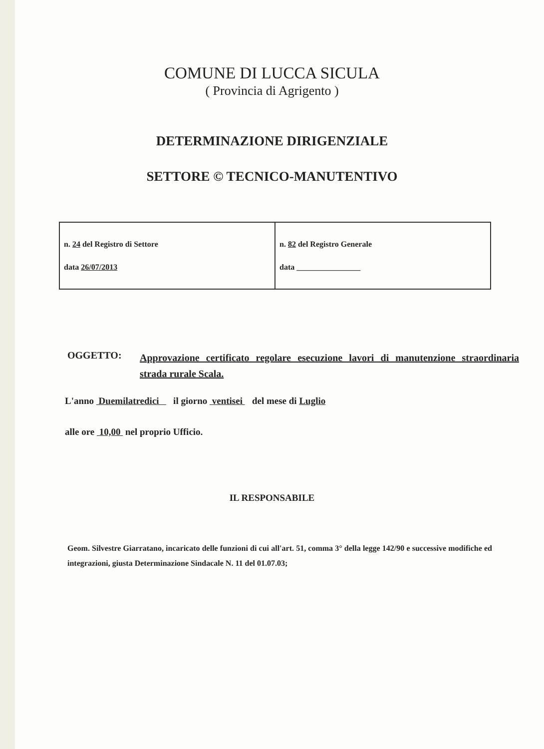COMUNE DI LUCCA SICULA
( Provincia di Agrigento )
DETERMINAZIONE DIRIGENZIALE
SETTORE © TECNICO-MANUTENTIVO
| n. 24 del Registro di Settore data 26/07/2013 | n. 82 del Registro Generale data ________________ |
OGGETTO:
Approvazione certificato regolare esecuzione lavori di manutenzione straordinaria strada rurale Scala.
L'anno Duemilatredici il giorno ventisei del mese di Luglio
alle ore 10,00 nel proprio Ufficio.
IL RESPONSABILE
Geom. Silvestre Giarratano, incaricato delle funzioni di cui all'art. 51, comma 3° della legge 142/90 e successive modifiche ed integrazioni, giusta Determinazione Sindacale N. 11 del 01.07.03;